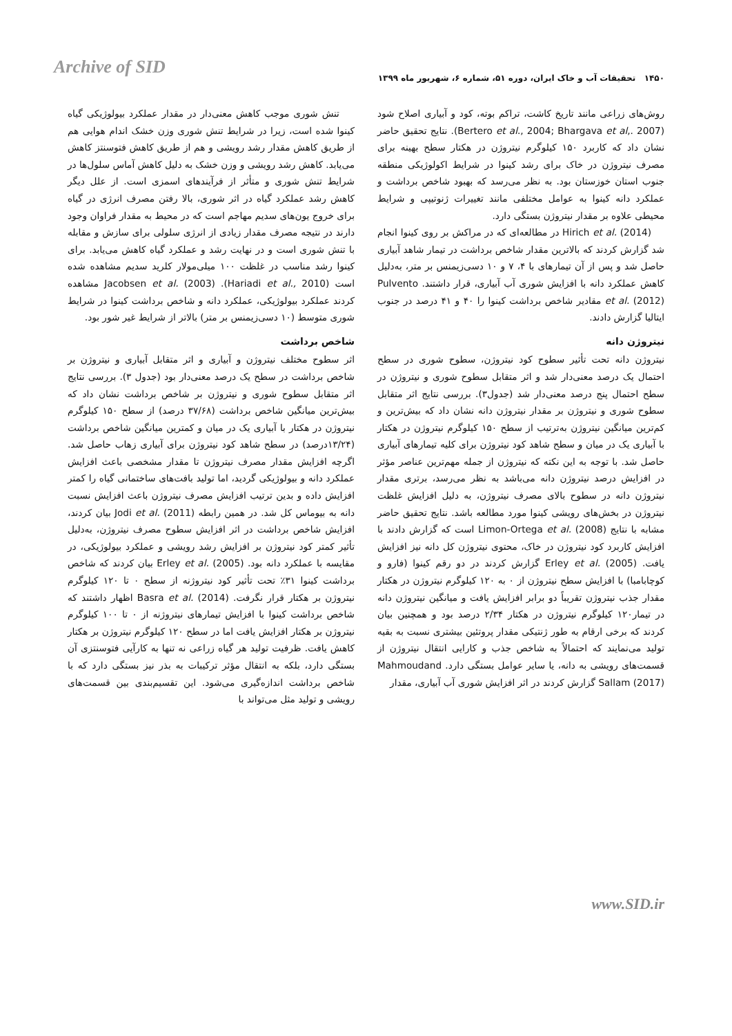Archive of SID
۱۴۵۰ تحقیقات آب و خاک ایران، دوره ۵۱، شماره ۶، شهریور ماه ۱۳۹۹
تنش شوری موجب کاهش معنی‌دار در مقدار عملکرد بیولوژیکی گیاه کینوا شده است، زیرا در شرایط تنش شوری وزن خشک اندام هوایی هم از طریق کاهش مقدار رشد رویشی و هم از طریق کاهش فتوسنتز کاهش می‌یابد. کاهش رشد رویشی و وزن خشک به دلیل کاهش آماس سلول‌ها در شرایط تنش شوری و متأثر از فرآیندهای اسمزی است. از علل دیگر کاهش رشد عملکرد گیاه در اثر شوری، بالا رفتن مصرف انرژی در گیاه برای خروج یون‌های سدیم مهاجم است که در محیط به مقدار فراوان وجود دارند در نتیجه مصرف مقدار زیادی از انرژی سلولی برای سازش و مقابله با تنش شوری است و در نهایت رشد و عملکرد گیاه کاهش می‌یابد. برای کینوا رشد مناسب در غلظت ۱۰۰ میلی‌مولار کلرید سدیم مشاهده شده است (Hariadi et al., 2010). Jacobsen et al. (2003) مشاهده کردند عملکرد بیولوژیکی، عملکرد دانه و شاخص برداشت کینوا در شرایط شوری متوسط (۱۰ دسی‌زیمنس بر متر) بالاتر از شرایط غیر شور بود.
شاخص برداشت
اثر سطوح مختلف نیتروژن و آبیاری و اثر متقابل آبیاری و نیتروژن بر شاخص برداشت در سطح یک درصد معنی‌دار بود (جدول ۳). بررسی نتایج اثر متقابل سطوح شوری و نیتروژن بر شاخص برداشت نشان داد که بیش‌ترین میانگین شاخص برداشت (۳۷/۶۸ درصد) از سطح ۱۵۰ کیلوگرم نیتروژن در هکتار با آبیاری یک در میان و کمترین میانگین شاخص برداشت (۱۳/۲۴درصد) در سطح شاهد کود نیتروژن برای آبیاری زهاب حاصل شد. اگرچه افزایش مقدار مصرف نیتروژن تا مقدار مشخصی باعث افزایش عملکرد دانه و بیولوژیکی گردید، اما تولید بافت‌های ساختمانی گیاه را کمتر افزایش داده و بدین ترتیب افزایش مصرف نیتروژن باعث افزایش نسبت دانه به بیوماس کل شد. در همین رابطه Jodi et al. (2011) بیان کردند، افزایش شاخص برداشت در اثر افزایش سطوح مصرف نیتروژن، به‌دلیل تأثیر کمتر کود نیتروژن بر افزایش رشد رویشی و عملکرد بیولوژیکی، در مقایسه با عملکرد دانه بود. Erley et al. (2005) بیان کردند که شاخص برداشت کینوا ۳۱٪ تحت تأثیر کود نیتروژنه از سطح ۰ تا ۱۲۰ کیلوگرم نیتروژن بر هکتار قرار نگرفت. Basra et al. (2014) اظهار داشتند که شاخص برداشت کینوا با افزایش تیمارهای نیتروژنه از ۰ تا ۱۰۰ کیلوگرم نیتروژن بر هکتار افزایش یافت اما در سطح ۱۲۰ کیلوگرم نیتروژن بر هکتار کاهش یافت. ظرفیت تولید هر گیاه زراعی نه تنها به کارآیی فتوسنتزی آن بستگی دارد، بلکه به انتقال مؤثر ترکیبات به بذر نیز بستگی دارد که با شاخص برداشت اندازه‌گیری می‌شود. این تقسیم‌بندی بین قسمت‌های رویشی و تولید مثل می‌تواند با
روش‌های زراعی مانند تاریخ کاشت، تراکم بوته، کود و آبیاری اصلاح شود (Bertero et al., 2004; Bhargava et al,. 2007). نتایج تحقیق حاضر نشان داد که کاربرد ۱۵۰ کیلوگرم نیتروژن در هکتار سطح بهینه برای مصرف نیتروژن در خاک برای رشد کینوا در شرایط اکولوژیکی منطقه جنوب استان خوزستان بود. به نظر می‌رسد که بهبود شاخص برداشت و عملکرد دانه کینوا به عوامل مختلفی مانند تغییرات ژنوتیپی و شرایط محیطی علاوه بر مقدار نیتروژن بستگی دارد.
Hirich et al. (2014) در مطالعه‌ای که در مراکش بر روی کینوا انجام شد گزارش کردند که بالاترین مقدار شاخص برداشت در تیمار شاهد آبیاری حاصل شد و پس از آن تیمارهای با ۴، ۷ و ۱۰ دسی‌زیمنس بر متر، به‌دلیل کاهش عملکرد دانه با افزایش شوری آب آبیاری، قرار داشتند. Pulvento et al. (2012) مقادیر شاخص برداشت کینوا را ۴۰ و ۴۱ درصد در جنوب ایتالیا گزارش دادند.
نیتروژن دانه
نیتروژن دانه تحت تأثیر سطوح کود نیتروژن، سطوح شوری در سطح احتمال یک درصد معنی‌دار شد و اثر متقابل سطوح شوری و نیتروژن در سطح احتمال پنج درصد معنی‌دار شد (جدول۳). بررسی نتایج اثر متقابل سطوح شوری و نیتروژن بر مقدار نیتروژن دانه نشان داد که بیش‌ترین و کم‌ترین میانگین نیتروژن به‌ترتیب از سطح ۱۵۰ کیلوگرم نیتروژن در هکتار با آبیاری یک در میان و سطح شاهد کود نیتروژن برای کلیه تیمارهای آبیاری حاصل شد. با توجه به این نکته که نیتروژن از جمله مهم‌ترین عناصر مؤثر در افزایش درصد نیتروژن دانه می‌باشد به نظر می‌رسد، برتری مقدار نیتروژن دانه در سطوح بالای مصرف نیتروژن، به دلیل افزایش غلظت نیتروژن در بخش‌های رویشی کینوا مورد مطالعه باشد. نتایج تحقیق حاضر مشابه با نتایج Limon-Ortega et al. (2008) است که گزارش دادند با افزایش کاربرد کود نیتروژن در خاک، محتوی نیتروژن کل دانه نیز افزایش یافت. Erley et al. (2005) گزارش کردند در دو رقم کینوا (فارو و کوچابامبا) با افزایش سطح نیتروژن از ۰ به ۱۲۰ کیلوگرم نیتروژن در هکتار مقدار جذب نیتروژن تقریباً دو برابر افزایش یافت و میانگین نیتروژن دانه در تیمار۱۲۰ کیلوگرم نیتروژن در هکتار ۲/۳۴ درصد بود و همچنین بیان کردند که برخی ارقام به طور ژنتیکی مقدار پروتئین بیشتری نسبت به بقیه تولید می‌نمایند که احتمالاً به شاخص جذب و کارایی انتقال نیتروژن از قسمت‌های رویشی به دانه، یا سایر عوامل بستگی دارد. Mahmoudand Sallam (2017) گزارش کردند در اثر افزایش شوری آب آبیاری، مقدار
www.SID.ir